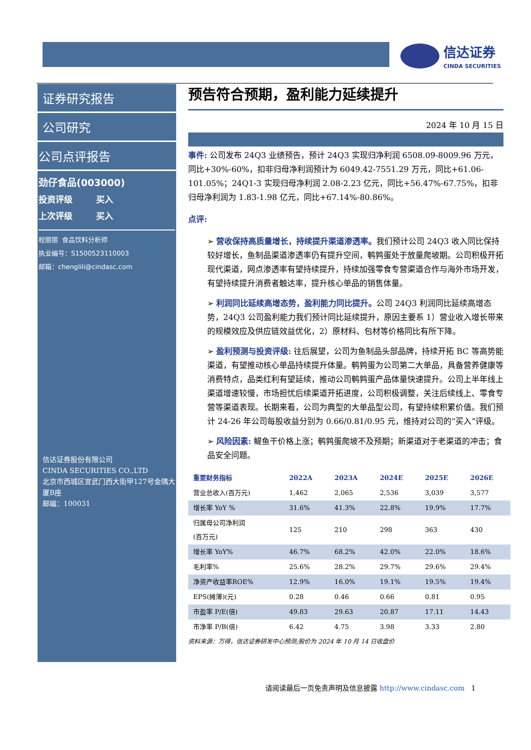信达证券
CINDA SECURITIES
证券研究报告
公司研究
公司点评报告
劲仔食品(003000)
投资评级 买入
上次评级 买入
程丽丽 食品饮料分析师
执业编号：S1500523110003
邮箱：chenglili@cindasc.com
信达证券股份有限公司
CINDA SECURITIES CO.,LTD
北京市西城区宣武门西大街甲127号金隅大厦B座
邮编：100031
预告符合预期，盈利能力延续提升
2024 年 10 月 15 日
事件: 公司发布 24Q3 业绩预告，预计 24Q3 实现归净利润 6508.09-8009.96 万元，同比+30%-60%，扣非归母净利润预计为 6049.42-7551.29 万元，同比+61.06-101.05%；24Q1-3 实现归母净利润 2.08-2.23 亿元，同比+56.47%-67.75%，扣非归母净利润为 1.83-1.98 亿元，同比+67.14%-80.86%。
点评:
➢ 营收保持高质量增长，持续提升渠道渗透率。我们预计公司 24Q3 收入同比保持较好增长，鱼制品渠道渗透率仍有提升空间，鹌鹑蛋处于放量爬坡期。公司积极开拓现代渠道，网点渗透率有望持续提升，持续加强零食专营渠道合作与海外市场开发，有望持续提升消费者触达率，提升核心单品的销售体量。
➢ 利润同比延续高增态势，盈利能力同比提升。公司 24Q3 利润同比延续高增态势，24Q3 公司盈利能力我们预计同比延续提升，原因主要系 1）营业收入增长带来的规模效应及供应链效益优化，2）原材料、包材等价格同比有所下降。
➢ 盈利预测与投资评级: 往后展望，公司为鱼制品头部品牌，持续开拓 BC 等高势能渠道，有望推动核心单品持续提升体量。鹌鹑蛋为公司第二大单品，具备营养健康等消费特点，品类红利有望延续，推动公司鹌鹑蛋产品体量快速提升。公司上半年线上渠道增速较慢，市场担忧后续渠道开拓进度，公司积极调整，关注后续线上、零食专营等渠道表现。长期来看，公司为典型的大单品型公司，有望持续积累价值。我们预计 24-26 年公司每股收益分别为 0.66/0.81/0.95 元，维持对公司的“买入”评级。
➢ 风险因素: 鳀鱼干价格上涨；鹌鹑蛋爬坡不及预期；新渠道对于老渠道的冲击；食品安全问题。
| 重要财务指标 | 2022A | 2023A | 2024E | 2025E | 2026E |
| --- | --- | --- | --- | --- | --- |
| 营业总收入(百万元) | 1,462 | 2,065 | 2,536 | 3,039 | 3,577 |
| 增长率 YoY % | 31.6% | 41.3% | 22.8% | 19.9% | 17.7% |
| 归属母公司净利润 (百万元) | 125 | 210 | 298 | 363 | 430 |
| 增长率 YoY% | 46.7% | 68.2% | 42.0% | 22.0% | 18.6% |
| 毛利率% | 25.6% | 28.2% | 29.7% | 29.6% | 29.4% |
| 净资产收益率ROE% | 12.9% | 16.0% | 19.1% | 19.5% | 19.4% |
| EPS(摊薄)(元) | 0.28 | 0.46 | 0.66 | 0.81 | 0.95 |
| 市盈率 P/E(倍) | 49.83 | 29.63 | 20.87 | 17.11 | 14.43 |
| 市净率 P/B(倍) | 6.42 | 4.75 | 3.98 | 3.33 | 2.80 |
资料来源：万得，信达证券研发中心预测;股价为 2024 年 10 月 14 日收盘价
请阅读最后一页免责声明及信息披露 http://www.cindasc.com 1